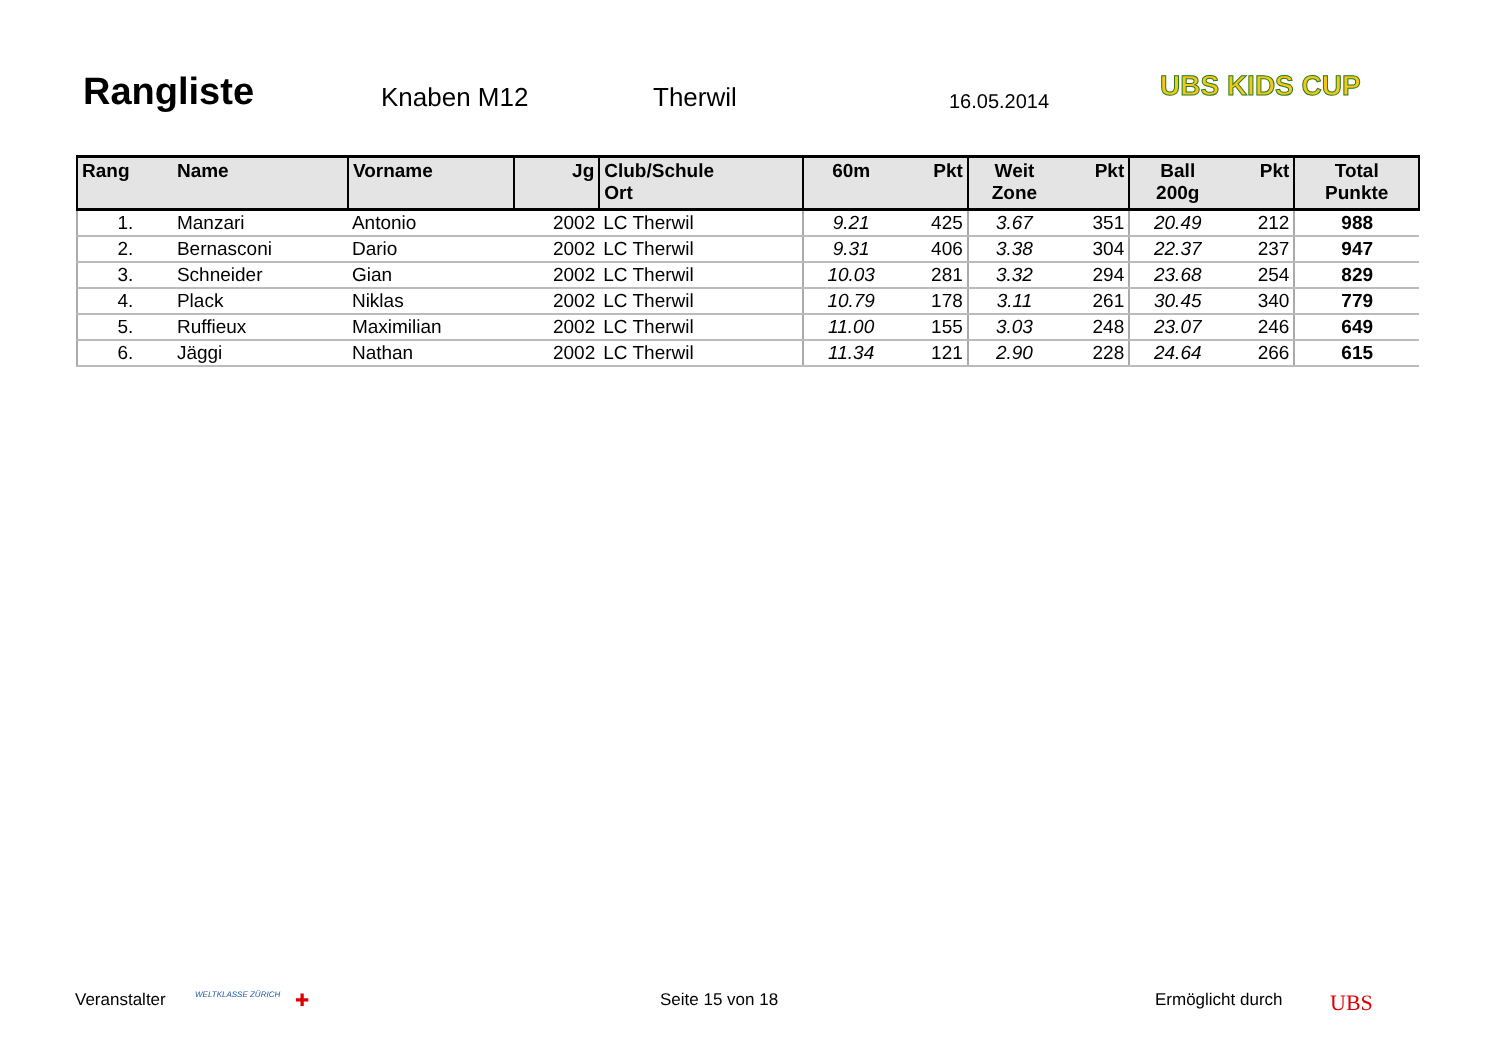Rangliste
Knaben M12 Therwil 16.05.2014
UBS KIDS CUP
| Rang | Name | Vorname | Jg | Club/Schule Ort | 60m | Pkt | Weit Zone | Pkt | Ball 200g | Pkt | Total Punkte |
| --- | --- | --- | --- | --- | --- | --- | --- | --- | --- | --- | --- |
| 1. | Manzari | Antonio | 2002 | LC Therwil | 9.21 | 425 | 3.67 | 351 | 20.49 | 212 | 988 |
| 2. | Bernasconi | Dario | 2002 | LC Therwil | 9.31 | 406 | 3.38 | 304 | 22.37 | 237 | 947 |
| 3. | Schneider | Gian | 2002 | LC Therwil | 10.03 | 281 | 3.32 | 294 | 23.68 | 254 | 829 |
| 4. | Plack | Niklas | 2002 | LC Therwil | 10.79 | 178 | 3.11 | 261 | 30.45 | 340 | 779 |
| 5. | Ruffieux | Maximilian | 2002 | LC Therwil | 11.00 | 155 | 3.03 | 248 | 23.07 | 246 | 649 |
| 6. | Jäggi | Nathan | 2002 | LC Therwil | 11.34 | 121 | 2.90 | 228 | 24.64 | 266 | 615 |
Veranstalter WELTKLASSE ZÜRICH ✚ Seite 15 von 18 Ermöglicht durch UBS